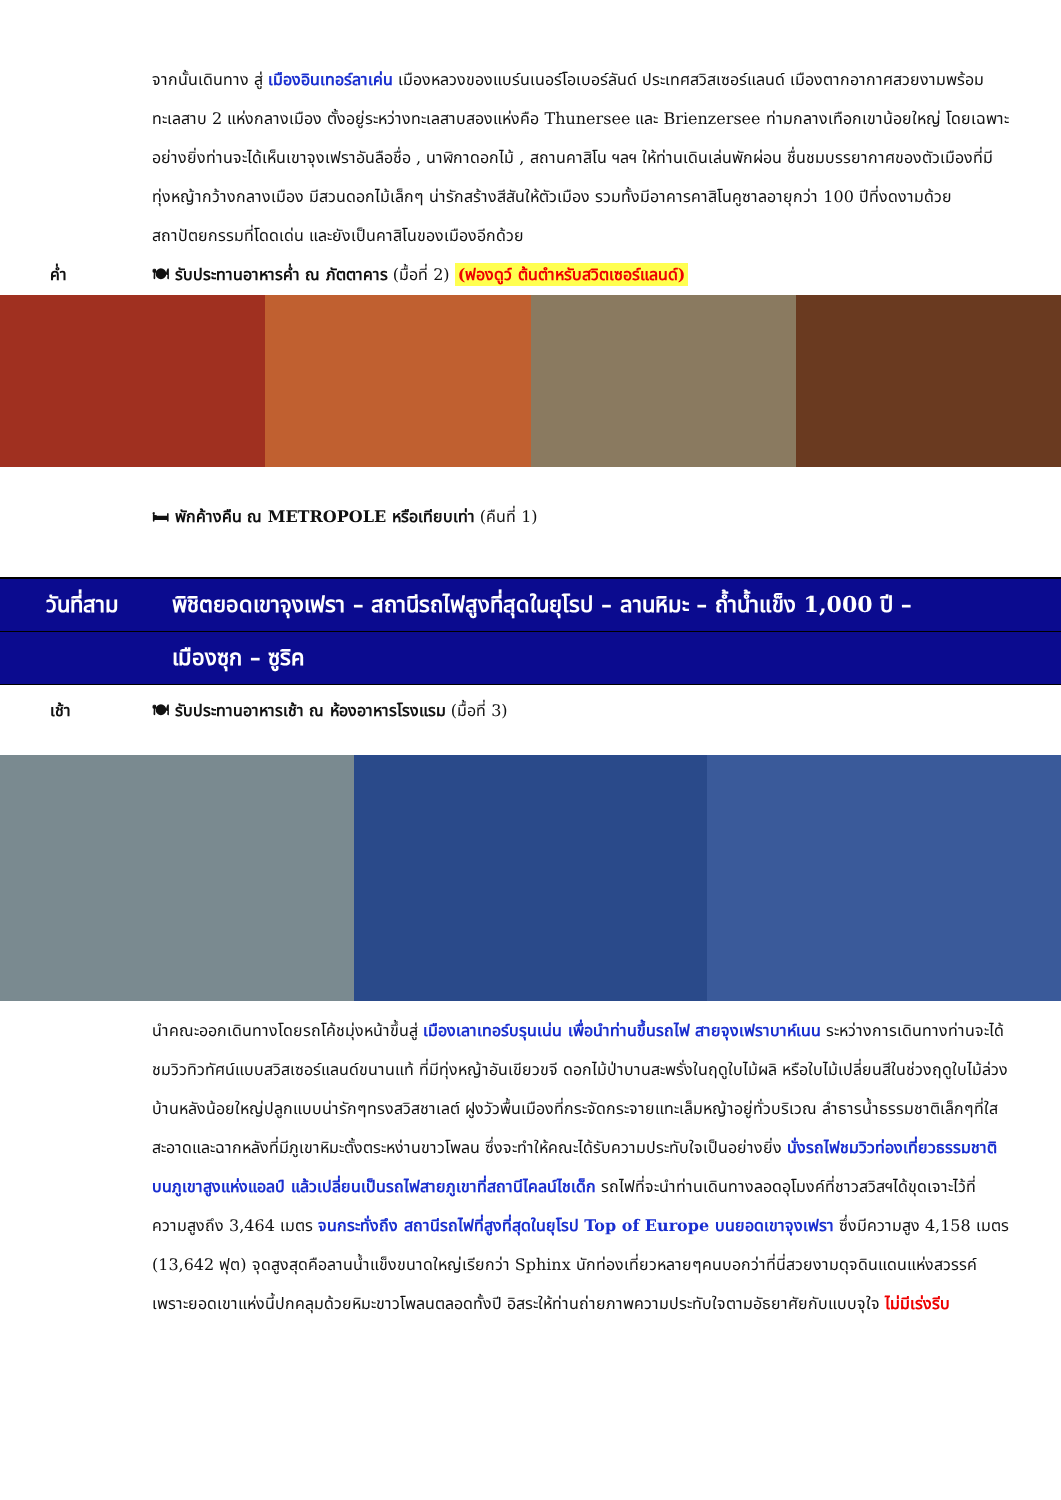จากนั้นเดินทาง สู่ เมืองอินเทอร์ลาเค่น เมืองหลวงของแบร์นเนอร์โอเบอร์ลันด์ ประเทศสวิสเซอร์แลนด์ เมืองตากอากาศสวยงามพร้อมทะเลสาบ 2 แห่งกลางเมือง ตั้งอยู่ระหว่างทะเลสาบสองแห่งคือ Thunersee และ Brienzersee ท่ามกลางเทือกเขาน้อยใหญ่ โดยเฉพาะอย่างยิ่งท่านจะได้เห็นเขาจุงเฟราอันลือชื่อ , นาฬิกาดอกไม้ , สถานคาสิโน ฯลฯ ให้ท่านเดินเล่นพักผ่อน ชื่นชมบรรยากาศของตัวเมืองที่มีทุ่งหญ้ากว้างกลางเมือง มีสวนดอกไม้เล็กๆ น่ารักสร้างสีสันให้ตัวเมือง รวมทั้งมีอาคารคาสิโนคูซาลอายุกว่า 100 ปีที่งดงามด้วยสถาปัตยกรรมที่โดดเด่น และยังเป็นคาสิโนของเมืองอีกด้วย
ค่ำ 🍽 รับประทานอาหารค่ำ ณ ภัตตาคาร (มื้อที่ 2) (ฟองดูว์ ต้นตำหรับสวิตเซอร์แลนด์)
🛏 พักค้างคืน ณ METROPOLE หรือเทียบเท่า (คืนที่ 1)
วันที่สาม พิชิตยอดเขาจุงเฟรา – สถานีรถไฟสูงที่สุดในยุโรป – ลานหิมะ – ถ้ำน้ำแข็ง 1,000 ปี –
เมืองซุก – ซูริค
เช้า 🍽 รับประทานอาหารเช้า ณ ห้องอาหารโรงแรม (มื้อที่ 3)
นำคณะออกเดินทางโดยรถโค้ชมุ่งหน้าขึ้นสู่ เมืองเลาเทอร์บรุนเน่น เพื่อนำท่านขึ้นรถไฟ สายจุงเฟราบาห์เนน ระหว่างการเดินทางท่านจะได้ชมวิวทิวทัศน์แบบสวิสเซอร์แลนด์ขนานแท้ ที่มีทุ่งหญ้าอันเขียวขจี ดอกไม้ป่าบานสะพรั่งในฤดูใบไม้ผลิ หรือใบไม้เปลี่ยนสีในช่วงฤดูใบไม้ล่วง บ้านหลังน้อยใหญ่ปลูกแบบน่ารักๆทรงสวิสชาเลต์ ฝูงวัวพื้นเมืองที่กระจัดกระจายแทะเล็มหญ้าอยู่ทั่วบริเวณ ลำธารน้ำธรรมชาติเล็กๆที่ใสสะอาดและฉากหลังที่มีภูเขาหิมะตั้งตระหง่านขาวโพลน ซึ่งจะทำให้คณะได้รับความประทับใจเป็นอย่างยิ่ง นั่งรถไฟชมวิวท่องเที่ยวธรรมชาติบนภูเขาสูงแห่งแอลป์ แล้วเปลี่ยนเป็นรถไฟสายภูเขาที่สถานีไคลน์ไชเด็ก รถไฟที่จะนำท่านเดินทางลอดอุโมงค์ที่ชาวสวิสฯได้ขุดเจาะไว้ที่ความสูงถึง 3,464 เมตร จนกระทั่งถึง สถานีรถไฟที่สูงที่สุดในยุโรป Top of Europe บนยอดเขาจุงเฟรา ซึ่งมีความสูง 4,158 เมตร (13,642 ฟุต) จุดสูงสุดคือลานน้ำแข็งขนาดใหญ่เรียกว่า Sphinx นักท่องเที่ยวหลายๆคนบอกว่าที่นี่สวยงามดุจดินแดนแห่งสวรรค์ เพราะยอดเขาแห่งนี้ปกคลุมด้วยหิมะขาวโพลนตลอดทั้งปี อิสระให้ท่านถ่ายภาพความประทับใจตามอัธยาศัยกับแบบจุใจ ไม่มีเร่งรีบ